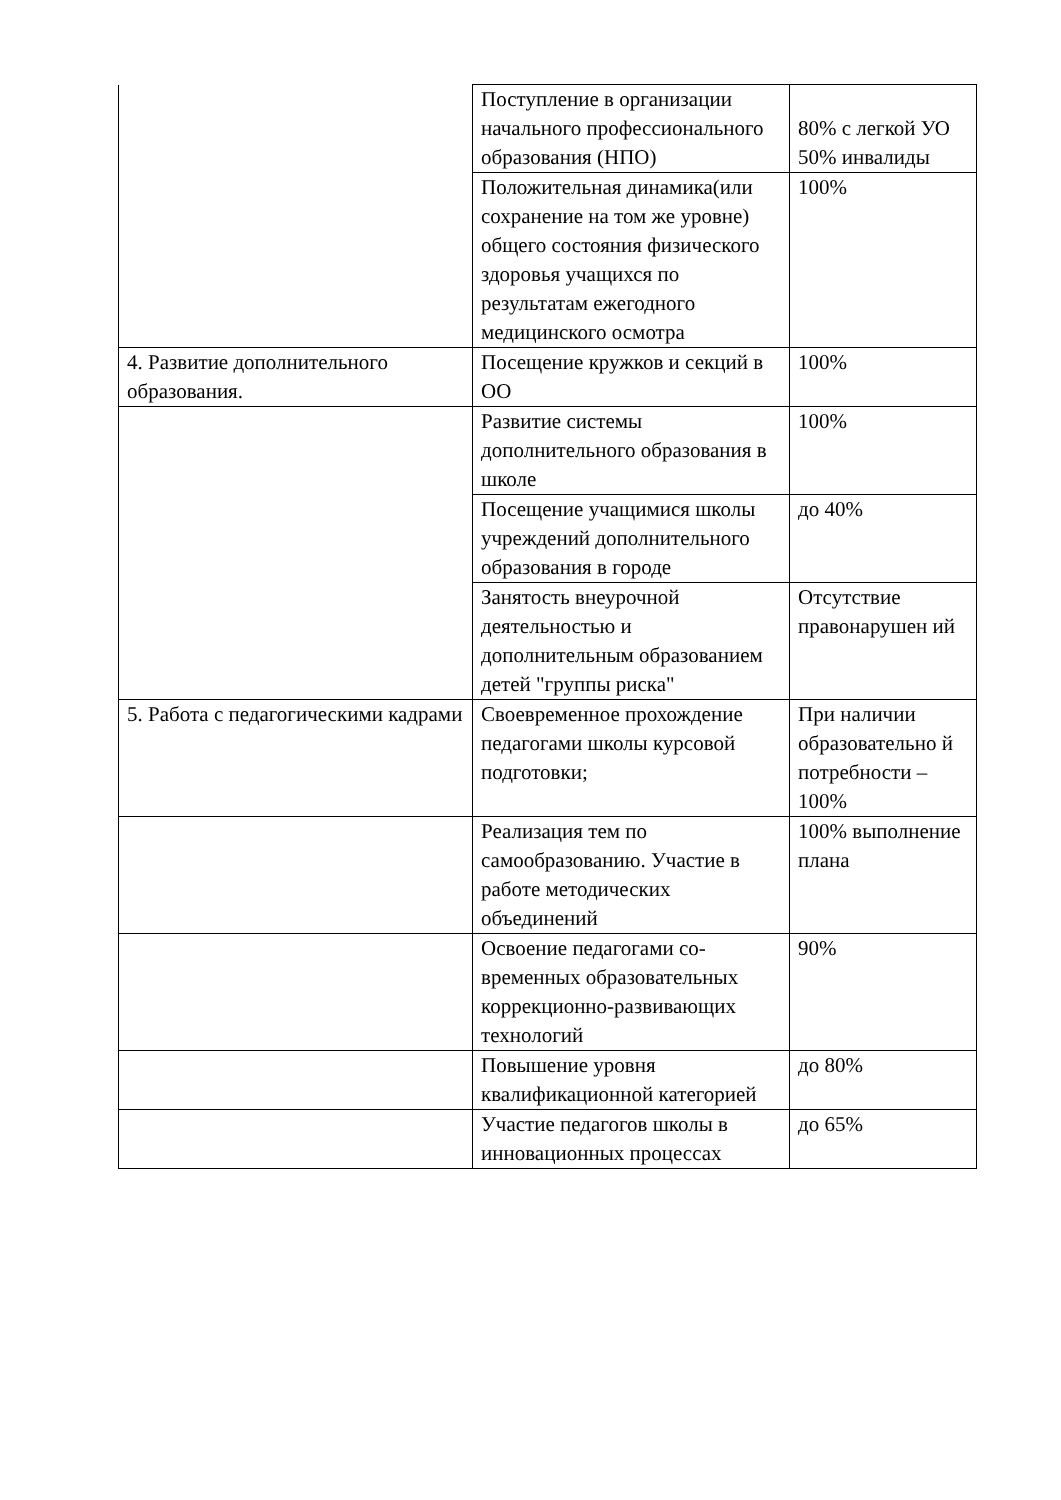| | Поступление в организации начального профессионального образования (НПО) | 80% с легкой УО 50% инвалиды |
| | Положительная динамика(или сохранение на том же уровне) общего состояния физического здоровья учащихся по результатам ежегодного медицинского осмотра | 100% |
| 4. Развитие дополнительного образования. | Посещение кружков и секций в ОО | 100% |
| | Развитие системы дополнительного образования в школе | 100% |
| | Посещение учащимися школы учреждений дополнительного образования в городе | до 40% |
| | Занятость внеурочной деятельностью и дополнительным образованием детей "группы риска" | Отсутствие правонарушен ий |
| 5. Работа с педагогическими кадрами | Своевременное прохождение педагогами школы курсовой подготовки; | При наличии образовательно й потребности – 100% |
| | Реализация тем по самообразованию. Участие в работе методических объединений | 100% выполнение плана |
| | Освоение педагогами со-временных образовательных коррекционно-развивающих технологий | 90% |
| | Повышение уровня квалификационной категорией | до 80% |
| | Участие педагогов школы в инновационных процессах | до 65% |